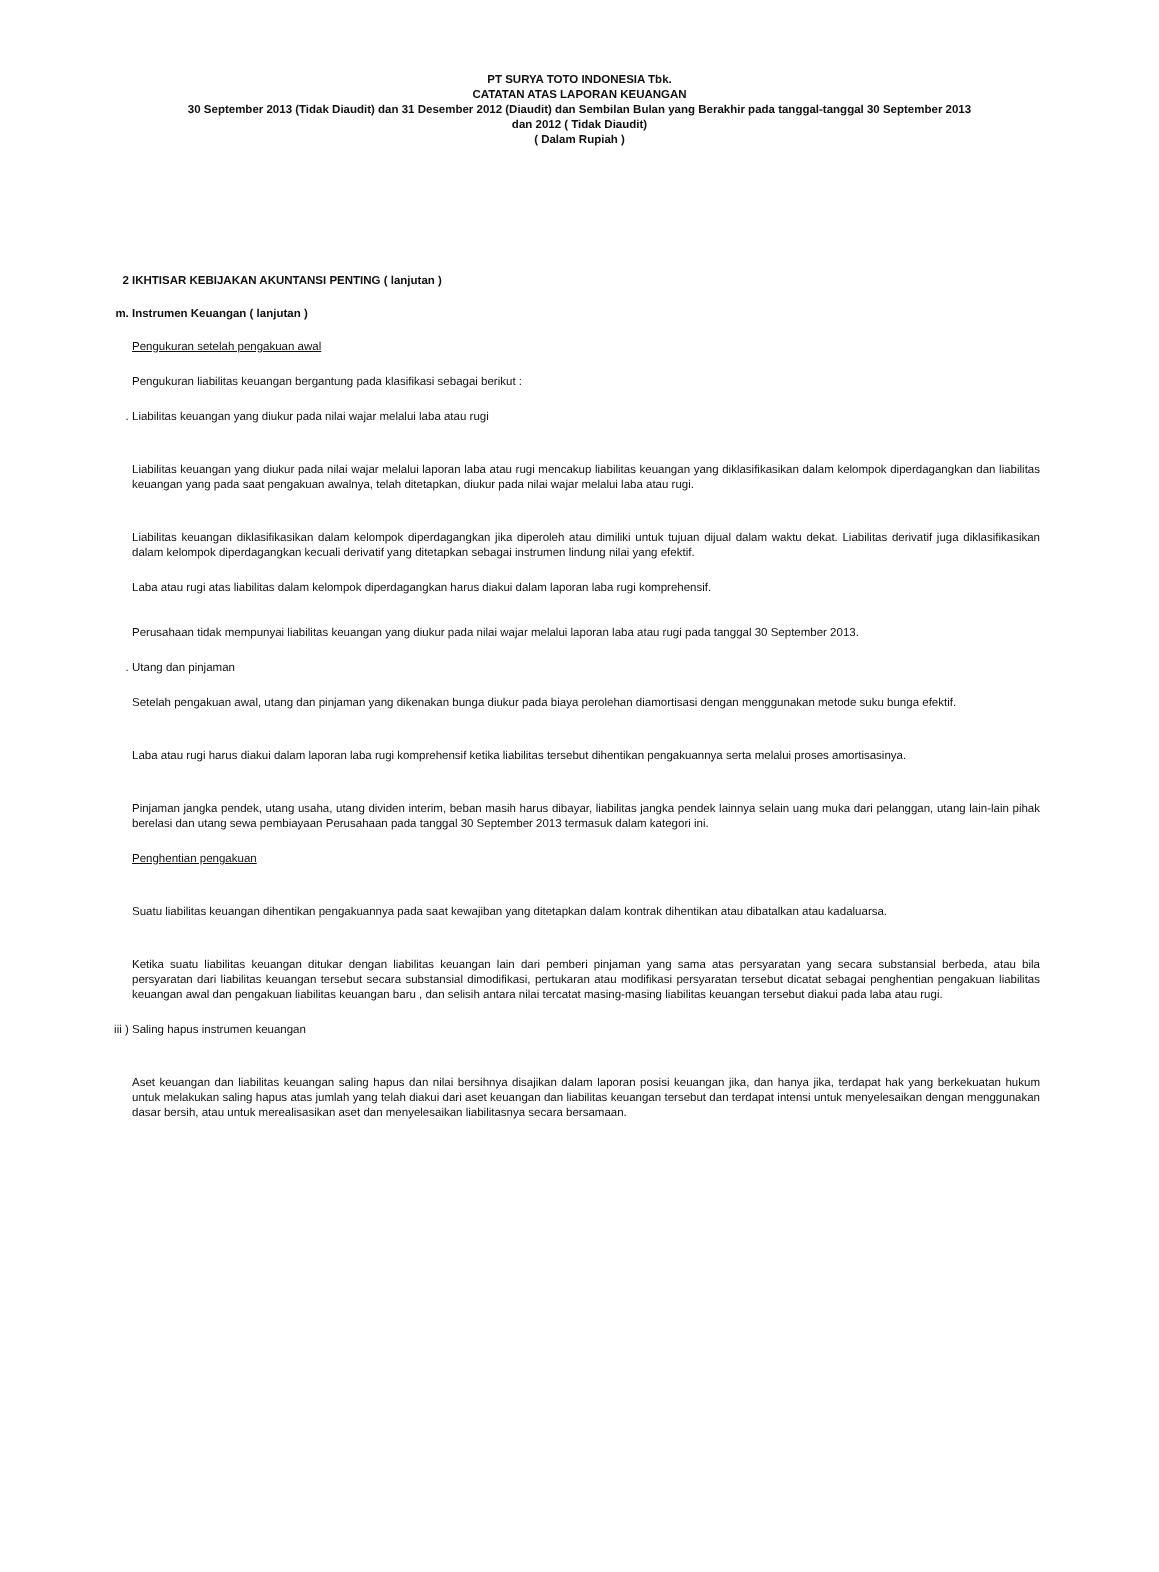PT SURYA TOTO INDONESIA Tbk.
CATATAN ATAS LAPORAN KEUANGAN
30 September 2013 (Tidak Diaudit) dan 31 Desember 2012 (Diaudit) dan Sembilan Bulan yang Berakhir pada tanggal-tanggal 30 September 2013
dan 2012 ( Tidak Diaudit)
( Dalam Rupiah )
2 IKHTISAR KEBIJAKAN AKUNTANSI PENTING ( lanjutan )
m. Instrumen Keuangan ( lanjutan )
Pengukuran setelah pengakuan awal
Pengukuran liabilitas keuangan bergantung pada klasifikasi sebagai berikut :
. Liabilitas keuangan yang diukur pada nilai wajar melalui laba atau rugi
Liabilitas keuangan yang diukur pada nilai wajar melalui laporan laba atau rugi mencakup liabilitas keuangan yang diklasifikasikan dalam kelompok diperdagangkan dan liabilitas keuangan yang pada saat pengakuan awalnya, telah ditetapkan, diukur pada nilai wajar melalui laba atau rugi.
Liabilitas keuangan diklasifikasikan dalam kelompok diperdagangkan jika diperoleh atau dimiliki untuk tujuan dijual dalam waktu dekat. Liabilitas derivatif juga diklasifikasikan dalam kelompok diperdagangkan kecuali derivatif yang ditetapkan sebagai instrumen lindung nilai yang efektif.
Laba atau rugi atas liabilitas dalam kelompok diperdagangkan harus diakui dalam laporan laba rugi komprehensif.
Perusahaan tidak mempunyai liabilitas keuangan yang diukur pada nilai wajar melalui laporan laba atau rugi pada tanggal 30 September 2013.
. Utang dan pinjaman
Setelah pengakuan awal, utang dan pinjaman yang dikenakan bunga diukur pada biaya perolehan diamortisasi dengan menggunakan metode suku bunga efektif.
Laba atau rugi harus diakui dalam laporan laba rugi komprehensif ketika liabilitas tersebut dihentikan pengakuannya serta melalui proses amortisasinya.
Pinjaman jangka pendek, utang usaha, utang dividen interim, beban masih harus dibayar, liabilitas jangka pendek lainnya selain uang muka dari pelanggan, utang lain-lain pihak berelasi dan utang sewa pembiayaan Perusahaan pada tanggal 30 September 2013 termasuk dalam kategori ini.
Penghentian pengakuan
Suatu liabilitas keuangan dihentikan pengakuannya pada saat kewajiban yang ditetapkan dalam kontrak dihentikan atau dibatalkan atau kadaluarsa.
Ketika suatu liabilitas keuangan ditukar dengan liabilitas keuangan lain dari pemberi pinjaman yang sama atas persyaratan yang secara substansial berbeda, atau bila persyaratan dari liabilitas keuangan tersebut secara substansial dimodifikasi, pertukaran atau modifikasi persyaratan tersebut dicatat sebagai penghentian pengakuan liabilitas keuangan awal dan pengakuan liabilitas keuangan baru , dan selisih antara nilai tercatat masing-masing liabilitas keuangan tersebut diakui pada laba atau rugi.
iii ) Saling hapus instrumen keuangan
Aset keuangan dan liabilitas keuangan saling hapus dan nilai bersihnya disajikan dalam laporan posisi keuangan jika, dan hanya jika, terdapat hak yang berkekuatan hukum untuk melakukan saling hapus atas jumlah yang telah diakui dari aset keuangan dan liabilitas keuangan tersebut dan terdapat intensi untuk menyelesaikan dengan menggunakan dasar bersih, atau untuk merealisasikan aset dan menyelesaikan liabilitasnya secara bersamaan.